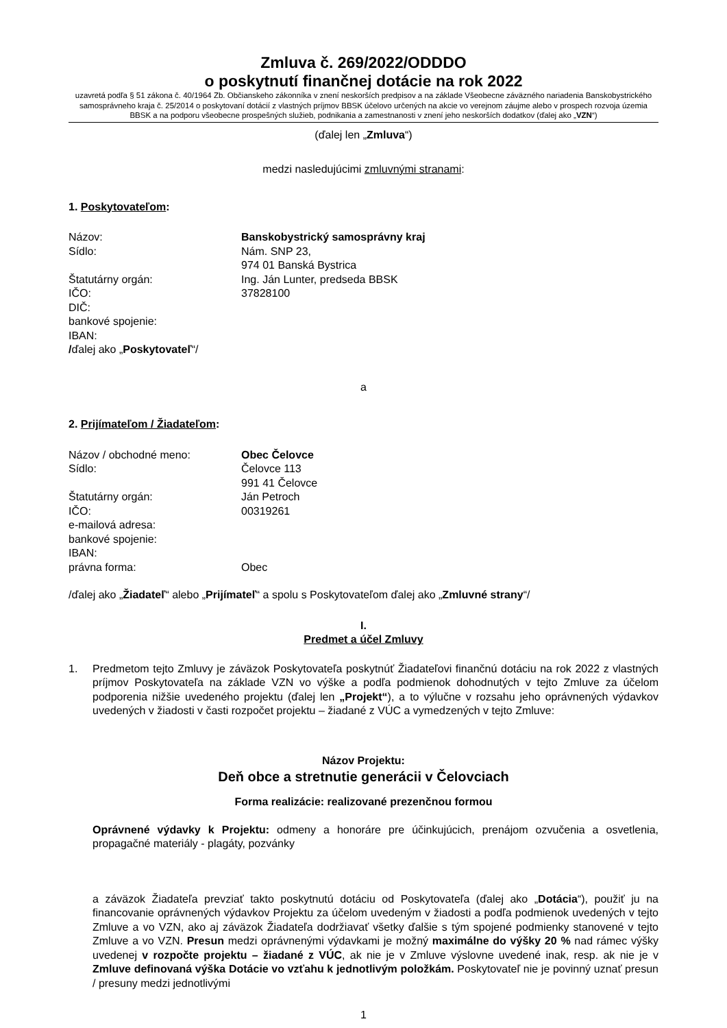Zmluva č. 269/2022/ODDDO
o poskytnutí finančnej dotácie na rok 2022
uzavretá podľa § 51 zákona č. 40/1964 Zb. Občianskeho zákonníka v znení neskorších predpisov a na základe Všeobecne záväzného nariadenia Banskobystrického samosprávneho kraja č. 25/2014 o poskytovaní dotácií z vlastných príjmov BBSK účelovo určených na akcie vo verejnom záujme alebo v prospech rozvoja územia BBSK a na podporu všeobecne prospešných služieb, podnikania a zamestnanosti v znení jeho neskorších dodatkov (ďalej ako „VZN“)
(ďalej len „Zmluva“)
medzi nasledujúcimi zmluvnými stranami:
1. Poskytovateľom:
| Názov: | Banskobystrický samosprávny kraj |
| Sídlo: | Nám. SNP 23, 974 01 Banská Bystrica |
| Štatutárny orgán: | Ing. Ján Lunter, predseda BBSK |
| IČO: | 37828100 |
| DIČ: | |
| bankové spojenie: | |
| IBAN: | |
/ďalej ako „Poskytovateľ“/
a
2. Prijímateľom / Žiadateľom:
| Názov / obchodné meno: | Obec Čelovce |
| Sídlo: | Čelovce 113 991 41 Čelovce |
| Štatutárny orgán: | Ján Petroch |
| IČO: | 00319261 |
| e-mailová adresa: | |
| bankové spojenie: | |
| IBAN: | |
| právna forma: | Obec |
/ďalej ako „Žiadateľ“ alebo „Prijímateľ“ a spolu s Poskytovateľom ďalej ako „Zmluvné strany“/
I.
Predmet a účel Zmluvy
1. Predmetom tejto Zmluvy je záväzok Poskytovateľa poskytnúť Žiadateľovi finančnú dotáciu na rok 2022 z vlastných príjmov Poskytovateľa na základe VZN vo výške a podľa podmienok dohodnutých v tejto Zmluve za účelom podporenia nižšie uvedeného projektu (ďalej len „Projekt“), a to výlučne v rozsahu jeho oprávnených výdavkov uvedených v žiadosti v časti rozpočet projektu – žiadané z VÚC a vymedzených v tejto Zmluve:
Názov Projektu:
Deň obce a stretnutie generácii v Čelovciach
Forma realizácie: realizované prezenčnou formou
Oprávnené výdavky k Projektu: odmeny a honoráre pre účinkujúcich, prenájom ozvučenia a osvetlenia, propagačné materiály - plagáty, pozvánky
a záväzok Žiadateľa prevziať takto poskytnutú dotáciu od Poskytovateľa (ďalej ako „Dotácia“), použiť ju na financovanie oprávnených výdavkov Projektu za účelom uvedeným v žiadosti a podľa podmienok uvedených v tejto Zmluve a vo VZN, ako aj záväzok Žiadateľa dodržiavať všetky ďalšie s tým spojené podmienky stanovené v tejto Zmluve a vo VZN. Presun medzi oprávnenými výdavkami je možný maximálne do výšky 20 % nad rámec výšky uvedenej v rozpočte projektu – žiadané z VÚC, ak nie je v Zmluve výslovne uvedené inak, resp. ak nie je v Zmluve definovaná výška Dotácie vo vzťahu k jednotlivým položkám. Poskytovateľ nie je povinný uznať presun / presuny medzi jednotlivými
1